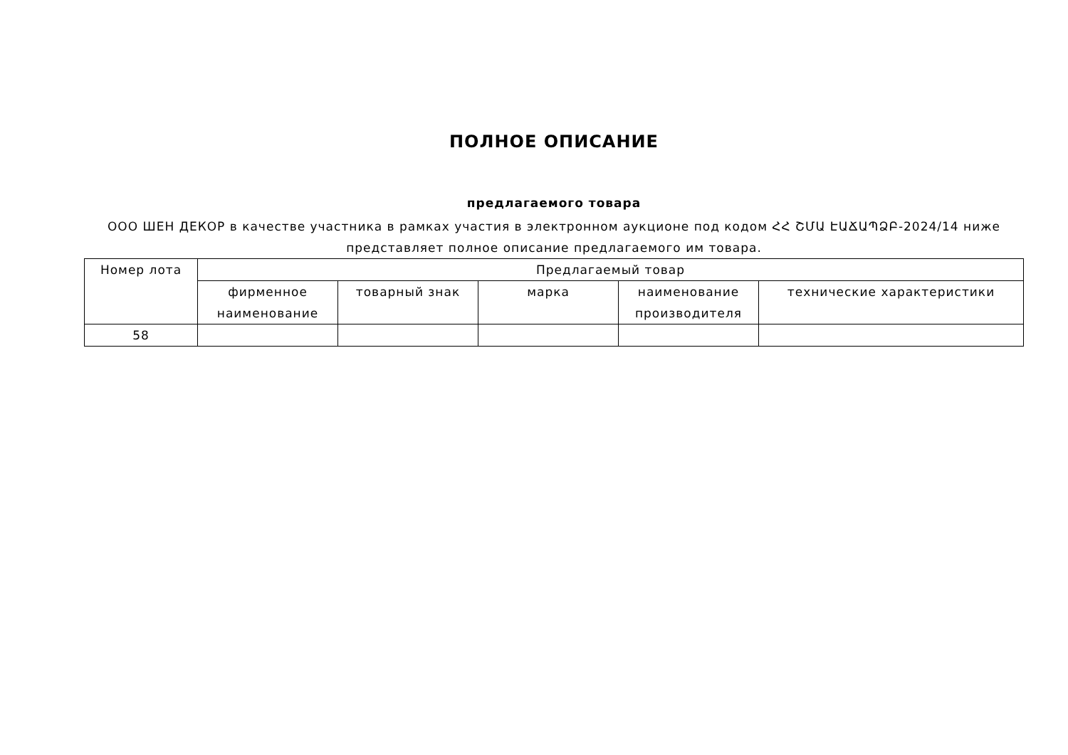ПОЛНОЕ ОПИСАНИЕ
предлагаемого товара
ООО ШЕН ДЕКОР в качестве участника в рамках участия в электронном аукционе под кодом ՀՀ ՇՄԱ ԷԱՃԱՊՁԲ-2024/14 ниже представляет полное описание предлагаемого им товара.
| Номер лота | Предлагаемый товар | | | | |
| --- | --- | --- | --- | --- | --- |
| | фирменное наименование | товарный знак | марка | наименование производителя | технические характеристики |
| 58 | | | | | |